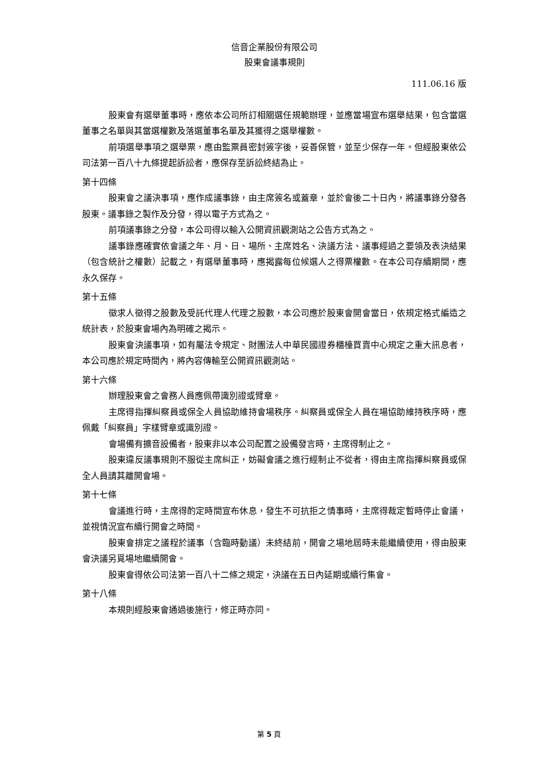信音企業股份有限公司
股東會議事規則
111.06.16 版
股東會有選舉董事時，應依本公司所訂相關選任規範辦理，並應當場宣布選舉結果，包含當選董事之名單與其當選權數及落選董事名單及其獲得之選舉權數。
前項選舉事項之選舉票，應由監票員密封簽字後，妥善保管，並至少保存一年。但經股東依公司法第一百八十九條提起訴訟者，應保存至訴訟終結為止。
第十四條
股東會之議決事項，應作成議事錄，由主席簽名或蓋章，並於會後二十日內，將議事錄分發各股東。議事錄之製作及分發，得以電子方式為之。
前項議事錄之分發，本公司得以輸入公開資訊觀測站之公告方式為之。
議事錄應確實依會議之年、月、日、場所、主席姓名、決議方法、議事經過之要領及表決結果（包含統計之權數）記載之，有選舉董事時，應揭露每位候選人之得票權數。在本公司存續期間，應永久保存。
第十五條
徵求人徵得之股數及受託代理人代理之股數，本公司應於股東會開會當日，依規定格式編造之統計表，於股東會場內為明確之揭示。
股東會決議事項，如有屬法令規定、財團法人中華民國證券櫃檯買賣中心規定之重大訊息者，本公司應於規定時間內，將內容傳輸至公開資訊觀測站。
第十六條
辦理股東會之會務人員應佩帶識別證或臂章。
主席得指揮糾察員或保全人員協助維持會場秩序。糾察員或保全人員在場協助維持秩序時，應佩戴「糾察員」字樣臂章或識別證。
會場備有擴音設備者，股東非以本公司配置之設備發言時，主席得制止之。
股東違反議事規則不服從主席糾正，妨礙會議之進行經制止不從者，得由主席指揮糾察員或保全人員請其離開會場。
第十七條
會議進行時，主席得酌定時間宣布休息，發生不可抗拒之情事時，主席得裁定暫時停止會議，並視情況宣布續行開會之時間。
股東會排定之議程於議事（含臨時動議）未終結前，開會之場地屆時未能繼續使用，得由股東會決議另覓場地繼續開會。
股東會得依公司法第一百八十二條之規定，決議在五日內延期或續行集會。
第十八條
本規則經股東會通過後施行，修正時亦同。
第 5 頁